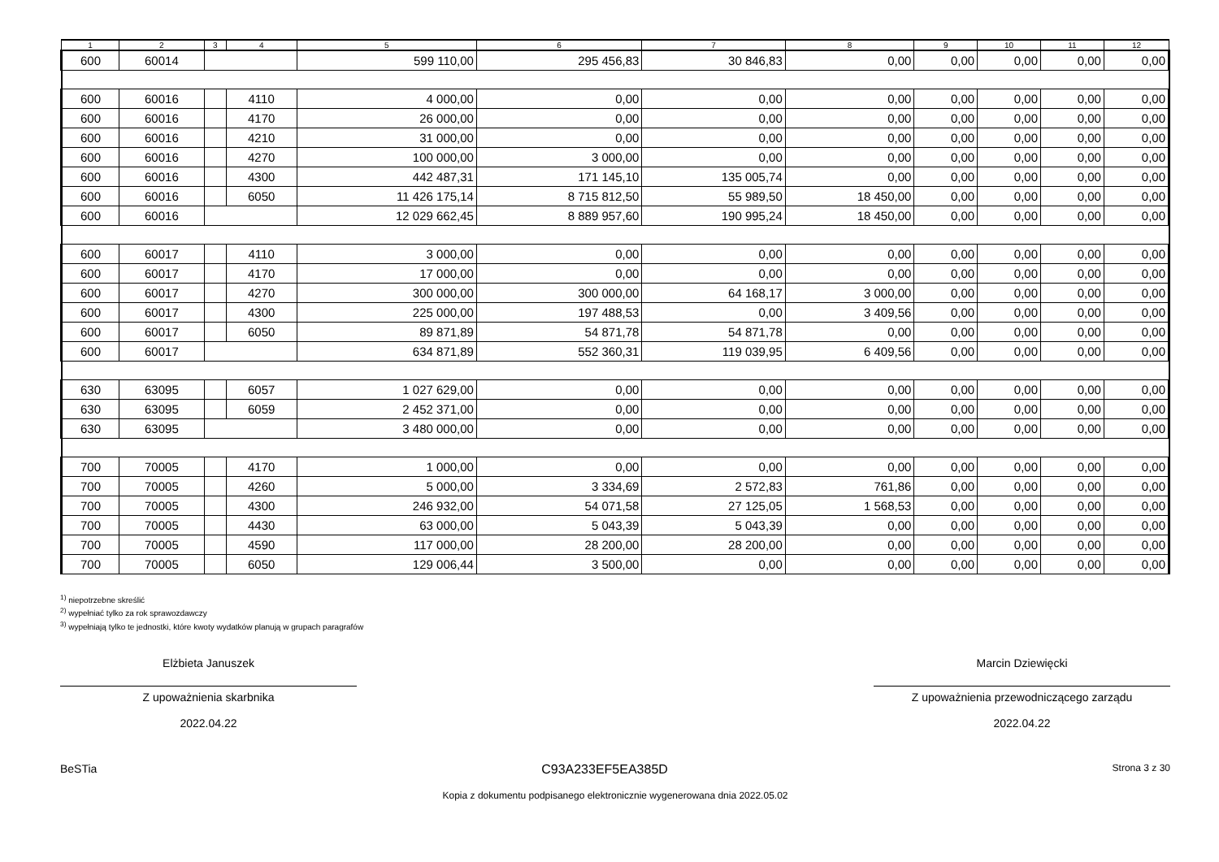| 1 | 2 | 3 | 4 | 5 | 6 | 7 | 8 | 9 | 10 | 11 | 12 |
| --- | --- | --- | --- | --- | --- | --- | --- | --- | --- | --- | --- |
| 600 | 60014 | | | 599 110,00 | 295 456,83 | 30 846,83 | 0,00 | 0,00 | 0,00 | 0,00 | 0,00 |
| 600 | 60016 | | 4110 | 4 000,00 | 0,00 | 0,00 | 0,00 | 0,00 | 0,00 | 0,00 | 0,00 |
| 600 | 60016 | | 4170 | 26 000,00 | 0,00 | 0,00 | 0,00 | 0,00 | 0,00 | 0,00 | 0,00 |
| 600 | 60016 | | 4210 | 31 000,00 | 0,00 | 0,00 | 0,00 | 0,00 | 0,00 | 0,00 | 0,00 |
| 600 | 60016 | | 4270 | 100 000,00 | 3 000,00 | 0,00 | 0,00 | 0,00 | 0,00 | 0,00 | 0,00 |
| 600 | 60016 | | 4300 | 442 487,31 | 171 145,10 | 135 005,74 | 0,00 | 0,00 | 0,00 | 0,00 | 0,00 |
| 600 | 60016 | | 6050 | 11 426 175,14 | 8 715 812,50 | 55 989,50 | 18 450,00 | 0,00 | 0,00 | 0,00 | 0,00 |
| 600 | 60016 | | | 12 029 662,45 | 8 889 957,60 | 190 995,24 | 18 450,00 | 0,00 | 0,00 | 0,00 | 0,00 |
| 600 | 60017 | | 4110 | 3 000,00 | 0,00 | 0,00 | 0,00 | 0,00 | 0,00 | 0,00 | 0,00 |
| 600 | 60017 | | 4170 | 17 000,00 | 0,00 | 0,00 | 0,00 | 0,00 | 0,00 | 0,00 | 0,00 |
| 600 | 60017 | | 4270 | 300 000,00 | 300 000,00 | 64 168,17 | 3 000,00 | 0,00 | 0,00 | 0,00 | 0,00 |
| 600 | 60017 | | 4300 | 225 000,00 | 197 488,53 | 0,00 | 3 409,56 | 0,00 | 0,00 | 0,00 | 0,00 |
| 600 | 60017 | | 6050 | 89 871,89 | 54 871,78 | 54 871,78 | 0,00 | 0,00 | 0,00 | 0,00 | 0,00 |
| 600 | 60017 | | | 634 871,89 | 552 360,31 | 119 039,95 | 6 409,56 | 0,00 | 0,00 | 0,00 | 0,00 |
| 630 | 63095 | | 6057 | 1 027 629,00 | 0,00 | 0,00 | 0,00 | 0,00 | 0,00 | 0,00 | 0,00 |
| 630 | 63095 | | 6059 | 2 452 371,00 | 0,00 | 0,00 | 0,00 | 0,00 | 0,00 | 0,00 | 0,00 |
| 630 | 63095 | | | 3 480 000,00 | 0,00 | 0,00 | 0,00 | 0,00 | 0,00 | 0,00 | 0,00 |
| 700 | 70005 | | 4170 | 1 000,00 | 0,00 | 0,00 | 0,00 | 0,00 | 0,00 | 0,00 | 0,00 |
| 700 | 70005 | | 4260 | 5 000,00 | 3 334,69 | 2 572,83 | 761,86 | 0,00 | 0,00 | 0,00 | 0,00 |
| 700 | 70005 | | 4300 | 246 932,00 | 54 071,58 | 27 125,05 | 1 568,53 | 0,00 | 0,00 | 0,00 | 0,00 |
| 700 | 70005 | | 4430 | 63 000,00 | 5 043,39 | 5 043,39 | 0,00 | 0,00 | 0,00 | 0,00 | 0,00 |
| 700 | 70005 | | 4590 | 117 000,00 | 28 200,00 | 28 200,00 | 0,00 | 0,00 | 0,00 | 0,00 | 0,00 |
| 700 | 70005 | | 6050 | 129 006,44 | 3 500,00 | 0,00 | 0,00 | 0,00 | 0,00 | 0,00 | 0,00 |
<sup>1)</sup> niepotrzebne skreślić
<sup>2)</sup> wypełniać tylko za rok sprawozdawczy
<sup>3)</sup> wypełniają tylko te jednostki, które kwoty wydatków planują w grupach paragrafów
Elżbieta Januszek
Z upoważnienia skarbnika
2022.04.22
Marcin Dziewięcki
Z upoważnienia przewodniczącego zarządu
2022.04.22
BeSTia C93A233EF5EA385D Strona 3 z 30
Kopia z dokumentu podpisanego elektronicznie wygenerowana dnia 2022.05.02